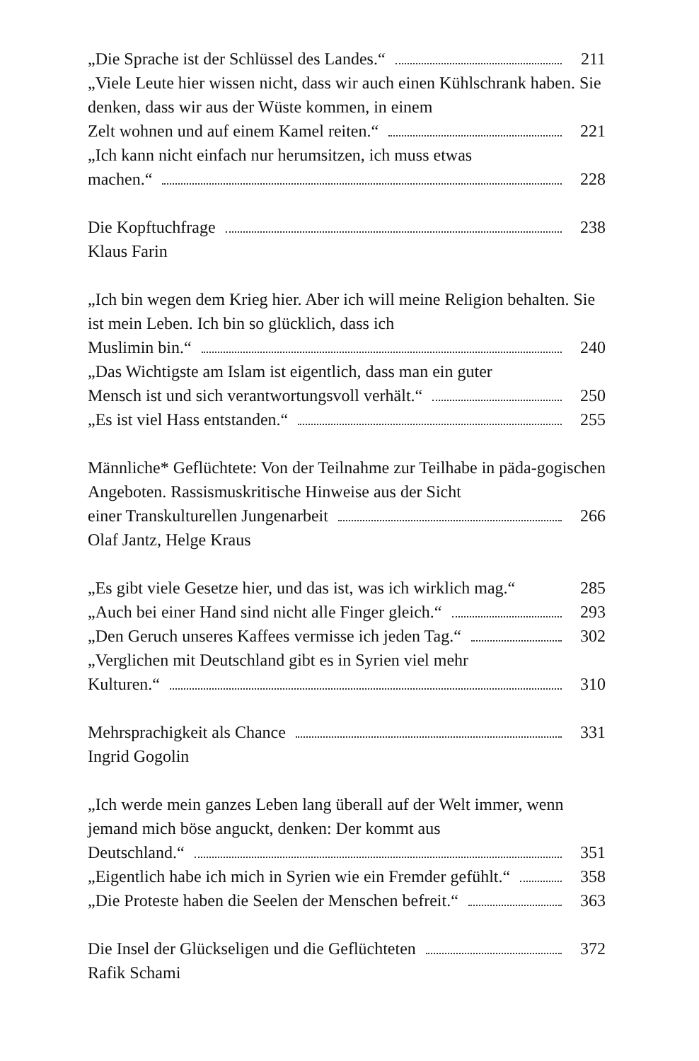„Die Sprache ist der Schlüssel des Landes.“ 211
„Viele Leute hier wissen nicht, dass wir auch einen Kühlschrank haben. Sie denken, dass wir aus der Wüste kommen, in einem
Zelt wohnen und auf einem Kamel reiten.“ 221
„Ich kann nicht einfach nur herumsitzen, ich muss etwas
machen.“ 228
Die Kopftuchfrage 238
Klaus Farin
„Ich bin wegen dem Krieg hier. Aber ich will meine Religion behalten. Sie ist mein Leben. Ich bin so glücklich, dass ich
Muslimin bin.“ 240
„Das Wichtigste am Islam ist eigentlich, dass man ein guter
Mensch ist und sich verantwortungsvoll verhält.“ 250
„Es ist viel Hass entstanden.“ 255
Männliche* Geflüchtete: Von der Teilnahme zur Teilhabe in päda-gogischen Angeboten. Rassismuskritische Hinweise aus der Sicht
einer Transkulturellen Jungenarbeit 266
Olaf Jantz, Helge Kraus
„Es gibt viele Gesetze hier, und das ist, was ich wirklich mag.“285
„Auch bei einer Hand sind nicht alle Finger gleich.“ 293
„Den Geruch unseres Kaffees vermisse ich jeden Tag.“ 302
„Verglichen mit Deutschland gibt es in Syrien viel mehr
Kulturen.“ 310
Mehrsprachigkeit als Chance 331
Ingrid Gogolin
„Ich werde mein ganzes Leben lang überall auf der Welt immer, wenn jemand mich böse anguckt, denken: Der kommt aus
Deutschland.“ 351
„Eigentlich habe ich mich in Syrien wie ein Fremder gefühlt.“ 358
„Die Proteste haben die Seelen der Menschen befreit.“ 363
Die Insel der Glückseligen und die Geflüchteten 372
Rafik Schami